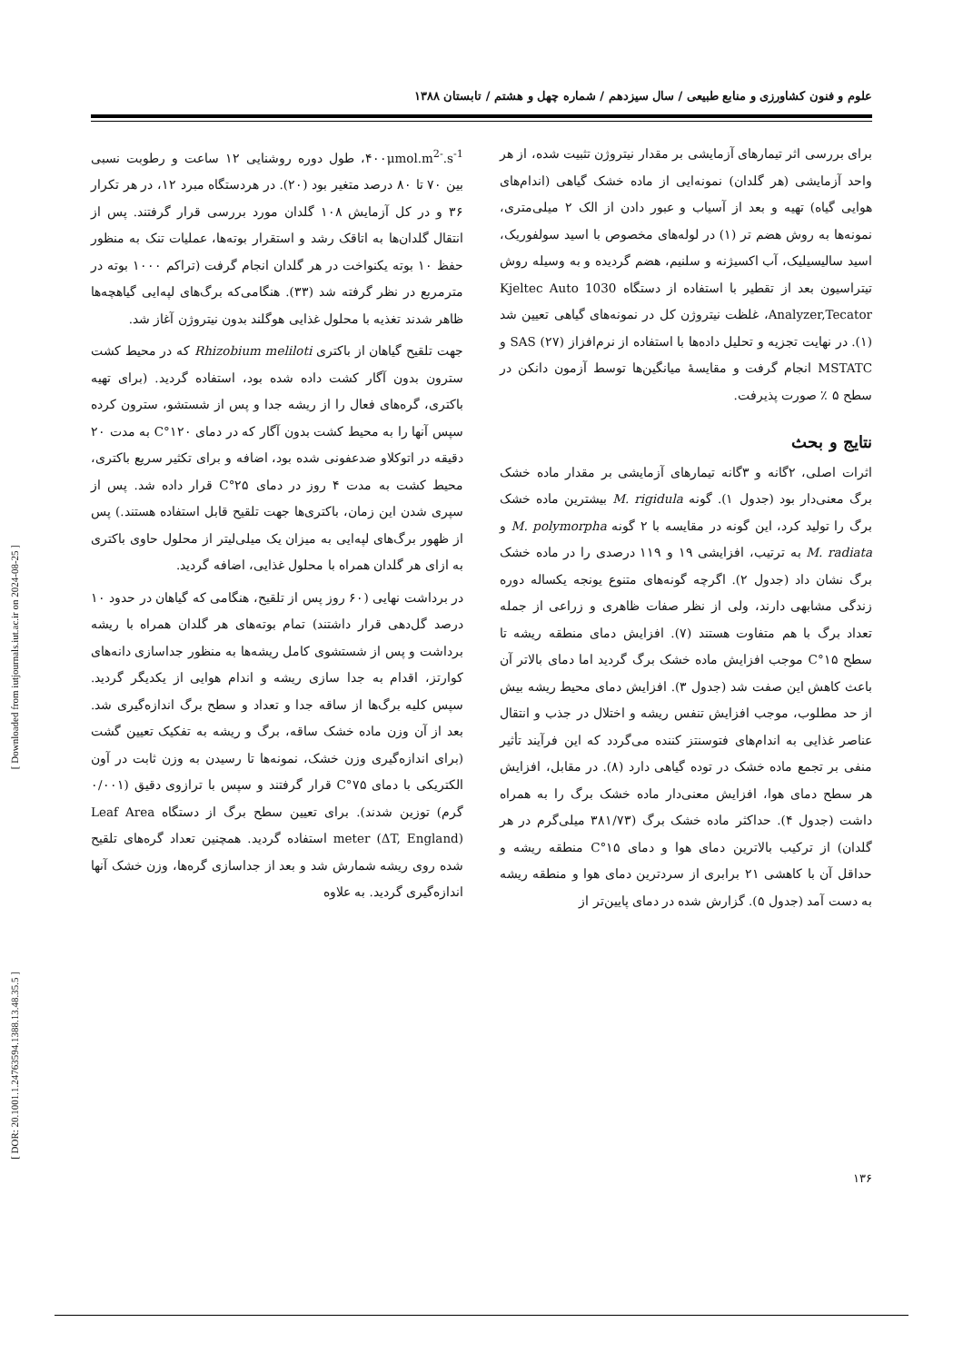علوم و فنون کشاورزی و منابع طبیعی / سال سیزدهم / شماره چهل و هشتم / تابستان ۱۳۸۸
۴۰۰μmol.m<sup>2-</sup>.s<sup>-1</sup>، طول دوره روشنایی ۱۲ ساعت و رطوبت نسبی بین ۷۰ تا ۸۰ درصد متغیر بود (۲۰). در هردستگاه مبرد ۱۲، در هر تکرار ۳۶ و در کل آزمایش ۱۰۸ گلدان مورد بررسی قرار گرفتند. پس از انتقال گلدان‌ها به اتاقک رشد و استقرار بوته‌ها، عملیات تنک به منظور حفظ ۱۰ بوته یکنواخت در هر گلدان انجام گرفت (تراکم ۱۰۰۰ بوته در مترمربع در نظر گرفته شد (۳۳). هنگامی‌که برگ‌های لپه‌ایی گیاهچه‌ها ظاهر شدند تغذیه با محلول غذایی هوگلند بدون نیتروژن آغاز شد.
جهت تلقیح گیاهان از باکتری Rhizobium meliloti که در محیط کشت سترون بدون آگار کشت داده شده بود، استفاده گردید. (برای تهیه باکتری، گره‌های فعال را از ریشه جدا و پس از شستشو، سترون کرده سپس آنها را به محیط کشت بدون آگار که در دمای ۱۲۰°C به مدت ۲۰ دقیقه در اتوکلاو ضدعفونی شده بود، اضافه و برای تکثیر سریع باکتری، محیط کشت به مدت ۴ روز در دمای ۲۵°C قرار داده شد. پس از سپری شدن این زمان، باکتری‌ها جهت تلقیح قابل استفاده هستند.) پس از ظهور برگ‌های لپه‌ایی به میزان یک میلی‌لیتر از محلول حاوی باکتری به ازای هر گلدان همراه با محلول غذایی، اضافه گردید.
در برداشت نهایی (۶۰ روز پس از تلقیح، هنگامی که گیاهان در حدود ۱۰ درصد گل‌دهی قرار داشتند) تمام بوته‌های هر گلدان همراه با ریشه برداشت و پس از شستشوی کامل ریشه‌ها به منظور جداسازی دانه‌های کوارتز، اقدام به جدا سازی ریشه و اندام هوایی از یکدیگر گردید. سپس کلیه برگ‌ها از ساقه جدا و تعداد و سطح برگ اندازه‌گیری شد. بعد از آن وزن ماده خشک ساقه، برگ و ریشه به تفکیک تعیین گشت (برای اندازه‌گیری وزن خشک، نمونه‌ها تا رسیدن به وزن ثابت در آون الکتریکی با دمای ۷۵°C قرار گرفتند و سپس با ترازوی دقیق (۰/۰۰۱ گرم) توزین شدند). برای تعیین سطح برگ از دستگاه Leaf Area meter (ΔT, England) استفاده گردید. همچنین تعداد گره‌های تلقیح شده روی ریشه شمارش شد و بعد از جداسازی گره‌ها، وزن خشک آنها اندازه‌گیری گردید. به علاوه
برای بررسی اثر تیمارهای آزمایشی بر مقدار نیتروژن تثبیت شده، از هر واحد آزمایشی (هر گلدان) نمونه‌ایی از ماده خشک گیاهی (اندام‌های هوایی گیاه) تهیه و بعد از آسیاب و عبور دادن از الک ۲ میلی‌متری، نمونه‌ها به روش هضم تر (۱) در لوله‌های مخصوص با اسید سولفوریک، اسید سالیسیلیک، آب اکسیژنه و سلنیم، هضم گردیده و به وسیله روش تیتراسیون بعد از تقطیر با استفاده از دستگاه Kjeltec Auto 1030 Analyzer,Tecator، غلظت نیتروژن کل در نمونه‌های گیاهی تعیین شد (۱). در نهایت تجزیه و تحلیل داده‌ها با استفاده از نرم‌افزاز SAS (۲۷) و MSTATC انجام گرفت و مقایسهٔ میانگین‌ها توسط آزمون دانکن در سطح ۵ ٪ صورت پذیرفت.
نتایج و بحث
اثرات اصلی، ۲گانه و ۳گانه تیمارهای آزمایشی بر مقدار ماده خشک برگ معنی‌دار بود (جدول ۱). گونه M. rigidula بیشترین ماده خشک برگ را تولید کرد، این گونه در مقایسه با ۲ گونه M. polymorpha و M. radiata به ترتیب، افزایشی ۱۹ و ۱۱۹ درصدی را در ماده خشک برگ نشان داد (جدول ۲). اگرچه گونه‌های متنوع یونجه یکساله دوره زندگی مشابهی دارند، ولی از نظر صفات ظاهری و زراعی از جمله تعداد برگ با هم متفاوت هستند (۷). افزایش دمای منطقه ریشه تا سطح ۱۵°C موجب افزایش ماده خشک برگ گردید اما دمای بالاتر آن باعث کاهش این صفت شد (جدول ۳). افزایش دمای محیط ریشه بیش از حد مطلوب، موجب افزایش تنفس ریشه و اختلال در جذب و انتقال عناصر غذایی به اندام‌های فتوسنتز کننده می‌گردد که این فرآیند تأثیر منفی بر تجمع ماده خشک در توده گیاهی دارد (۸). در مقابل، افزایش هر سطح دمای هوا، افزایش معنی‌دار ماده خشک برگ را به همراه داشت (جدول ۴). حداکثر ماده خشک برگ (۳۸۱/۷۳ میلی‌گرم در هر گلدان) از ترکیب بالاترین دمای هوا و دمای ۱۵°C منطقه ریشه و حداقل آن با کاهشی ۲۱ برابری از سردترین دمای هوا و منطقه ریشه به دست آمد (جدول ۵). گزارش شده در دمای پایین‌تر از
[ Downloaded from iutjournals.iut.ac.ir on 2024-08-25 ]
[ DOR: 20.1001.1.24763594.1388.13.48.35.5 ]
۱۳۶